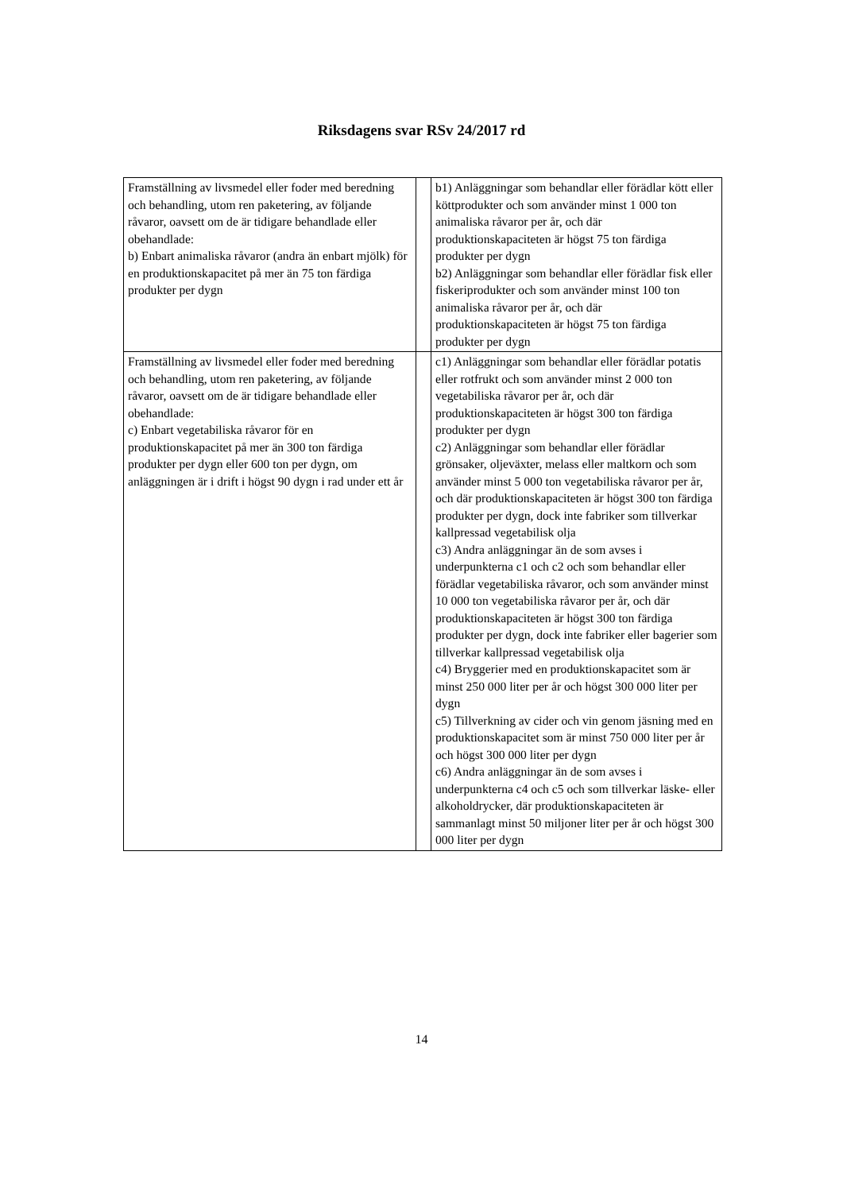Riksdagens svar RSv 24/2017 rd
| Framställning av livsmedel eller foder med beredning och behandling, utom ren paketering, av följande råvaror, oavsett om de är tidigare behandlade eller obehandlade: b) Enbart animaliska råvaror (andra än enbart mjölk) för en produktionskapacitet på mer än 75 ton färdiga produkter per dygn | | b1) Anläggningar som behandlar eller förädlar kött eller köttprodukter och som använder minst 1 000 ton animaliska råvaror per år, och där produktionskapaciteten är högst 75 ton färdiga produkter per dygn b2) Anläggningar som behandlar eller förädlar fisk eller fiskeriprodukter och som använder minst 100 ton animaliska råvaror per år, och där produktionskapaciteten är högst 75 ton färdiga produkter per dygn |
| Framställning av livsmedel eller foder med beredning och behandling, utom ren paketering, av följande råvaror, oavsett om de är tidigare behandlade eller obehandlade: c) Enbart vegetabiliska råvaror för en produktionskapacitet på mer än 300 ton färdiga produkter per dygn eller 600 ton per dygn, om anläggningen är i drift i högst 90 dygn i rad under ett år | | c1) Anläggningar som behandlar eller förädlar potatis eller rotfrukt och som använder minst 2 000 ton vegetabiliska råvaror per år, och där produktionskapaciteten är högst 300 ton färdiga produkter per dygn c2) Anläggningar som behandlar eller förädlar grönsaker, oljeväxter, melass eller maltkorn och som använder minst 5 000 ton vegetabiliska råvaror per år, och där produktionskapaciteten är högst 300 ton färdiga produkter per dygn, dock inte fabriker som tillverkar kallpressad vegetabilisk olja c3) Andra anläggningar än de som avses i underpunkterna c1 och c2 och som behandlar eller förädlar vegetabiliska råvaror, och som använder minst 10 000 ton vegetabiliska råvaror per år, och där produktionskapaciteten är högst 300 ton färdiga produkter per dygn, dock inte fabriker eller bagerier som tillverkar kallpressad vegetabilisk olja c4) Bryggerier med en produktionskapacitet som är minst 250 000 liter per år och högst 300 000 liter per dygn c5) Tillverkning av cider och vin genom jäsning med en produktionskapacitet som är minst 750 000 liter per år och högst 300 000 liter per dygn c6) Andra anläggningar än de som avses i underpunkterna c4 och c5 och som tillverkar läske- eller alkoholdrycker, där produktionskapaciteten är sammanlagt minst 50 miljoner liter per år och högst 300 000 liter per dygn |
14